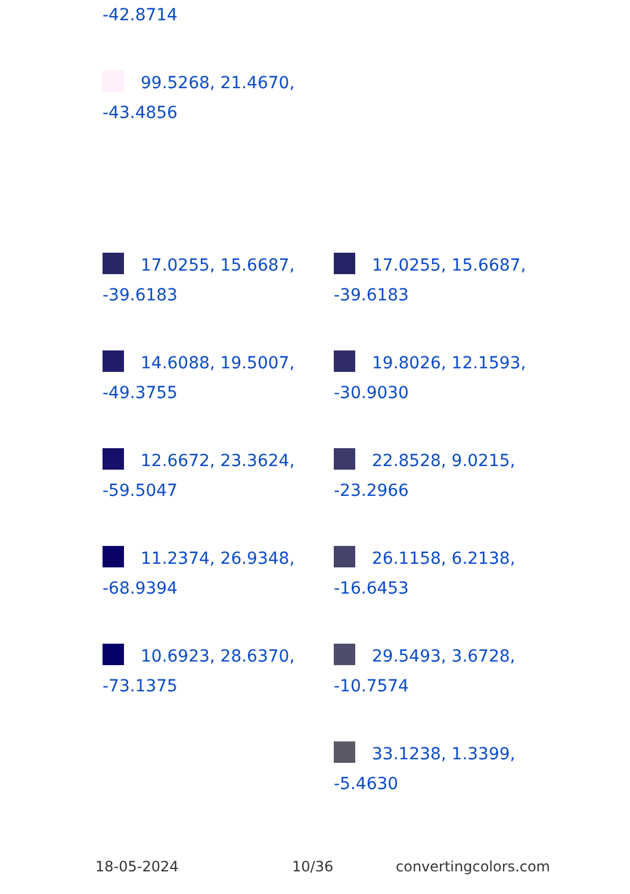-42.8714
99.5268, 21.4670, -43.4856
17.0255, 15.6687, -39.6183
17.0255, 15.6687, -39.6183
14.6088, 19.5007, -49.3755
19.8026, 12.1593, -30.9030
12.6672, 23.3624, -59.5047
22.8528, 9.0215, -23.2966
11.2374, 26.9348, -68.9394
26.1158, 6.2138, -16.6453
10.6923, 28.6370, -73.1375
29.5493, 3.6728, -10.7574
33.1238, 1.3399, -5.4630
18-05-2024 10/36 convertingcolors.com